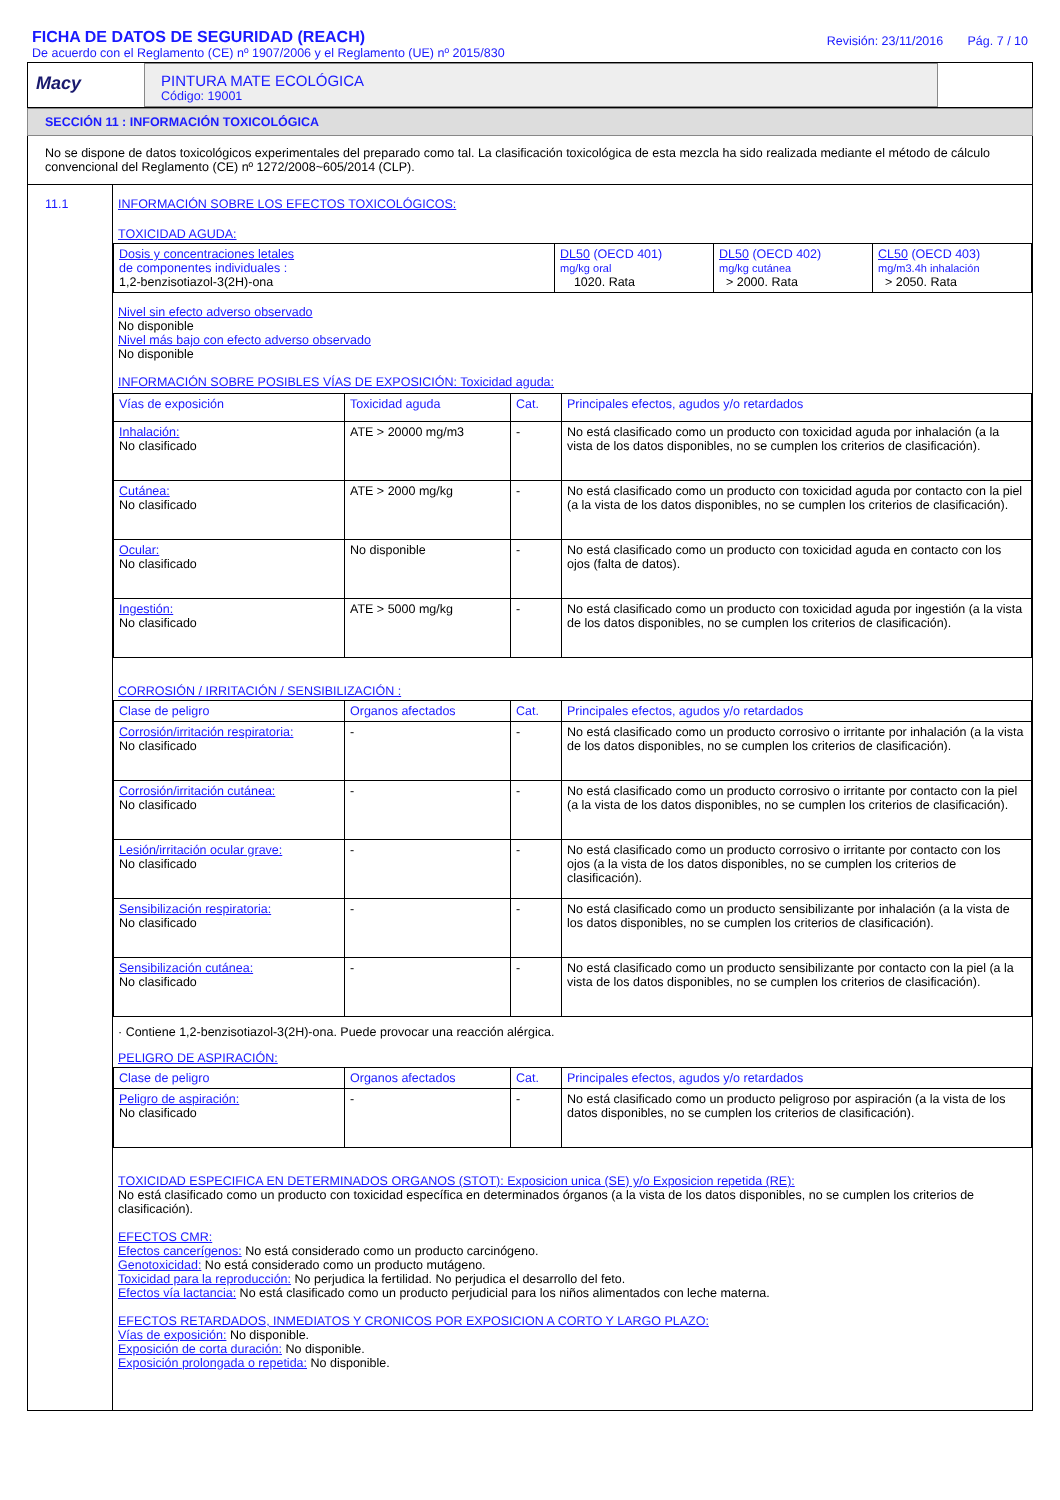FICHA DE DATOS DE SEGURIDAD (REACH)
De acuerdo con el Reglamento (CE) nº 1907/2006 y el Reglamento (UE) nº 2015/830
Revisión: 23/11/2016 Pág. 7 / 10
Macy
PINTURA MATE ECOLÓGICA
Código: 19001
SECCIÓN 11 : INFORMACIÓN TOXICOLÓGICA
No se dispone de datos toxicológicos experimentales del preparado como tal. La clasificación toxicológica de esta mezcla ha sido realizada mediante el método de cálculo convencional del Reglamento (CE) nº 1272/2008~605/2014 (CLP).
11.1 INFORMACIÓN SOBRE LOS EFECTOS TOXICOLÓGICOS:
TOXICIDAD AGUDA:
| Dosis y concentraciones letales de componentes individuales : 1,2-benzisotiazol-3(2H)-ona | DL50 (OECD 401) mg/kg oral 1020. Rata | DL50 (OECD 402) mg/kg cutánea > 2000. Rata | CL50 (OECD 403) mg/m3.4h inhalación > 2050. Rata |
Nivel sin efecto adverso observado
No disponible
Nivel más bajo con efecto adverso observado
No disponible
INFORMACIÓN SOBRE POSIBLES VÍAS DE EXPOSICIÓN: Toxicidad aguda:
| Vías de exposición | Toxicidad aguda | Cat. | Principales efectos, agudos y/o retardados |
| Inhalación: No clasificado | ATE > 20000 mg/m3 | - | No está clasificado como un producto con toxicidad aguda por inhalación (a la vista de los datos disponibles, no se cumplen los criterios de clasificación). |
| Cutánea: No clasificado | ATE > 2000 mg/kg | - | No está clasificado como un producto con toxicidad aguda por contacto con la piel (a la vista de los datos disponibles, no se cumplen los criterios de clasificación). |
| Ocular: No clasificado | No disponible | - | No está clasificado como un producto con toxicidad aguda en contacto con los ojos (falta de datos). |
| Ingestión: No clasificado | ATE > 5000 mg/kg | - | No está clasificado como un producto con toxicidad aguda por ingestión (a la vista de los datos disponibles, no se cumplen los criterios de clasificación). |
CORROSIÓN / IRRITACIÓN / SENSIBILIZACIÓN :
| Clase de peligro | Organos afectados | Cat. | Principales efectos, agudos y/o retardados |
| Corrosión/irritación respiratoria: No clasificado | - | - | No está clasificado como un producto corrosivo o irritante por inhalación (a la vista de los datos disponibles, no se cumplen los criterios de clasificación). |
| Corrosión/irritación cutánea: No clasificado | - | - | No está clasificado como un producto corrosivo o irritante por contacto con la piel (a la vista de los datos disponibles, no se cumplen los criterios de clasificación). |
| Lesión/irritación ocular grave: No clasificado | - | - | No está clasificado como un producto corrosivo o irritante por contacto con los ojos (a la vista de los datos disponibles, no se cumplen los criterios de clasificación). |
| Sensibilización respiratoria: No clasificado | - | - | No está clasificado como un producto sensibilizante por inhalación (a la vista de los datos disponibles, no se cumplen los criterios de clasificación). |
| Sensibilización cutánea: No clasificado | - | - | No está clasificado como un producto sensibilizante por contacto con la piel (a la vista de los datos disponibles, no se cumplen los criterios de clasificación). |
· Contiene 1,2-benzisotiazol-3(2H)-ona. Puede provocar una reacción alérgica.
PELIGRO DE ASPIRACIÓN:
| Clase de peligro | Organos afectados | Cat. | Principales efectos, agudos y/o retardados |
| Peligro de aspiración: No clasificado | - | - | No está clasificado como un producto peligroso por aspiración (a la vista de los datos disponibles, no se cumplen los criterios de clasificación). |
TOXICIDAD ESPECIFICA EN DETERMINADOS ORGANOS (STOT): Exposicion unica (SE) y/o Exposicion repetida (RE):
No está clasificado como un producto con toxicidad específica en determinados órganos (a la vista de los datos disponibles, no se cumplen los criterios de clasificación).
EFECTOS CMR:
Efectos cancerígenos: No está considerado como un producto carcinógeno.
Genotoxicidad: No está considerado como un producto mutágeno.
Toxicidad para la reproducción: No perjudica la fertilidad. No perjudica el desarrollo del feto.
Efectos vía lactancia: No está clasificado como un producto perjudicial para los niños alimentados con leche materna.
EFECTOS RETARDADOS, INMEDIATOS Y CRONICOS POR EXPOSICION A CORTO Y LARGO PLAZO:
Vías de exposición: No disponible.
Exposición de corta duración: No disponible.
Exposición prolongada o repetida: No disponible.